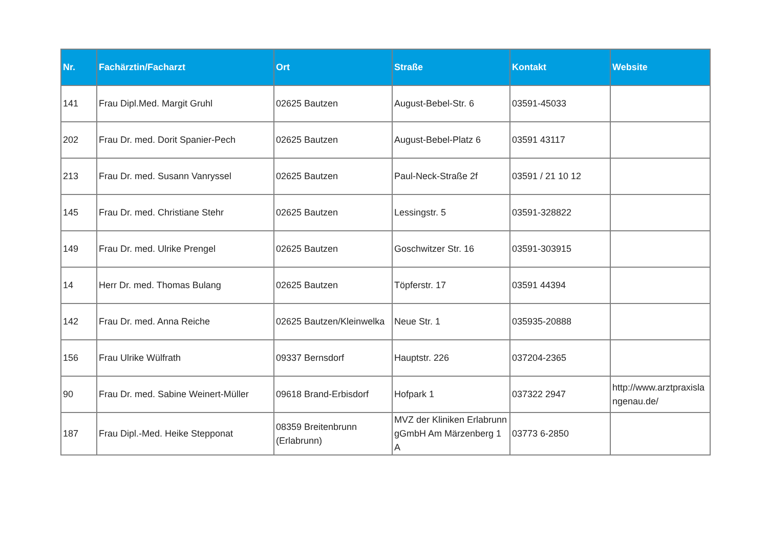| Nr. | Fachärztin/Facharzt | Ort | Straße | Kontakt | Website |
| --- | --- | --- | --- | --- | --- |
| 141 | Frau Dipl.Med. Margit Gruhl | 02625 Bautzen | August-Bebel-Str. 6 | 03591-45033 | |
| 202 | Frau Dr. med. Dorit Spanier-Pech | 02625 Bautzen | August-Bebel-Platz 6 | 03591 43117 | |
| 213 | Frau Dr. med. Susann Vanryssel | 02625 Bautzen | Paul-Neck-Straße 2f | 03591 / 21 10 12 | |
| 145 | Frau Dr. med. Christiane Stehr | 02625 Bautzen | Lessingstr. 5 | 03591-328822 | |
| 149 | Frau Dr. med. Ulrike Prengel | 02625 Bautzen | Goschwitzer Str. 16 | 03591-303915 | |
| 14 | Herr Dr. med. Thomas Bulang | 02625 Bautzen | Töpferstr. 17 | 03591 44394 | |
| 142 | Frau Dr. med. Anna Reiche | 02625 Bautzen/Kleinwelka | Neue Str. 1 | 035935-20888 | |
| 156 | Frau Ulrike Wülfrath | 09337 Bernsdorf | Hauptstr. 226 | 037204-2365 | |
| 90 | Frau Dr. med. Sabine Weinert-Müller | 09618 Brand-Erbisdorf | Hofpark 1 | 037322 2947 | http://www.arztpraxisla ngenau.de/ |
| 187 | Frau Dipl.-Med. Heike Stepponat | 08359 Breitenbrunn (Erlabrunn) | MVZ der Kliniken Erlabrunn gGmbH Am Märzenberg 1 A | 03773 6-2850 | |